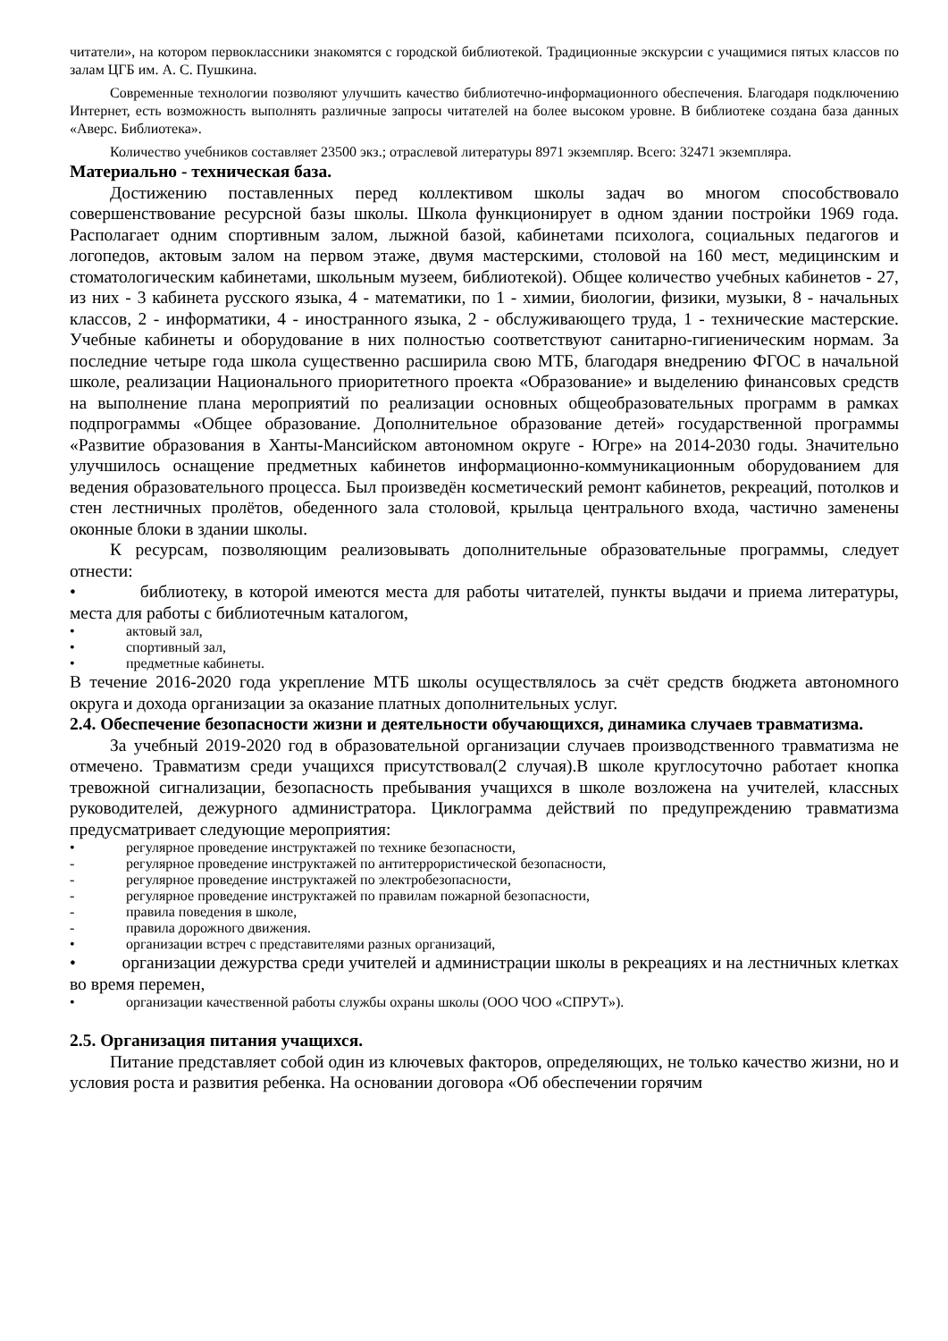читатели», на котором первоклассники знакомятся с городской библиотекой. Традиционные экскурсии с учащимися пятых классов по залам ЦГБ им. А. С. Пушкина.
Современные технологии позволяют улучшить качество библиотечно-информационного обеспечения. Благодаря подключению Интернет, есть возможность выполнять различные запросы читателей на более высоком уровне. В библиотеке создана база данных «Аверс. Библиотека».
Количество учебников составляет 23500 экз.; отраслевой литературы 8971 экземпляр. Всего: 32471 экземпляра.
Материально - техническая база.
Достижению поставленных перед коллективом школы задач во многом способствовало совершенствование ресурсной базы школы. Школа функционирует в одном здании постройки 1969 года. Располагает одним спортивным залом, лыжной базой, кабинетами психолога, социальных педагогов и логопедов, актовым залом на первом этаже, двумя мастерскими, столовой на 160 мест, медицинским и стоматологическим кабинетами, школьным музеем, библиотекой). Общее количество учебных кабинетов - 27, из них - 3 кабинета русского языка, 4 - математики, по 1 - химии, биологии, физики, музыки, 8 - начальных классов, 2 - информатики, 4 - иностранного языка, 2 - обслуживающего труда, 1 - технические мастерские. Учебные кабинеты и оборудование в них полностью соответствуют санитарно-гигиеническим нормам. За последние четыре года школа существенно расширила свою МТБ, благодаря внедрению ФГОС в начальной школе, реализации Национального приоритетного проекта «Образование» и выделению финансовых средств на выполнение плана мероприятий по реализации основных общеобразовательных программ в рамках подпрограммы «Общее образование. Дополнительное образование детей» государственной программы «Развитие образования в Ханты-Мансийском автономном округе - Югре» на 2014-2030 годы. Значительно улучшилось оснащение предметных кабинетов информационно-коммуникационным оборудованием для ведения образовательного процесса. Был произведён косметический ремонт кабинетов, рекреаций, потолков и стен лестничных пролётов, обеденного зала столовой, крыльца центрального входа, частично заменены оконные блоки в здании школы.
К ресурсам, позволяющим реализовывать дополнительные образовательные программы, следует отнести:
• библиотеку, в которой имеются места для работы читателей, пункты выдачи и приема литературы, места для работы с библиотечным каталогом,
• актовый зал,
• спортивный зал,
• предметные кабинеты.
В течение 2016-2020 года укрепление МТБ школы осуществлялось за счёт средств бюджета автономного округа и дохода организации за оказание платных дополнительных услуг.
2.4. Обеспечение безопасности жизни и деятельности обучающихся, динамика случаев травматизма.
За учебный 2019-2020 год в образовательной организации случаев производственного травматизма не отмечено. Травматизм среди учащихся присутствовал(2 случая).В школе круглосуточно работает кнопка тревожной сигнализации, безопасность пребывания учащихся в школе возложена на учителей, классных руководителей, дежурного администратора. Циклограмма действий по предупреждению травматизма предусматривает следующие мероприятия:
• регулярное проведение инструктажей по технике безопасности,
- регулярное проведение инструктажей по антитеррористической безопасности,
- регулярное проведение инструктажей по электробезопасности,
- регулярное проведение инструктажей по правилам пожарной безопасности,
- правила поведения в школе,
- правила дорожного движения.
• организации встреч с представителями разных организаций,
• организации дежурства среди учителей и администрации школы в рекреациях и на лестничных клетках во время перемен,
• организации качественной работы службы охраны школы (ООО ЧОО «СПРУТ»).
2.5. Организация питания учащихся.
Питание представляет собой один из ключевых факторов, определяющих, не только качество жизни, но и условия роста и развития ребенка. На основании договора «Об обеспечении горячим